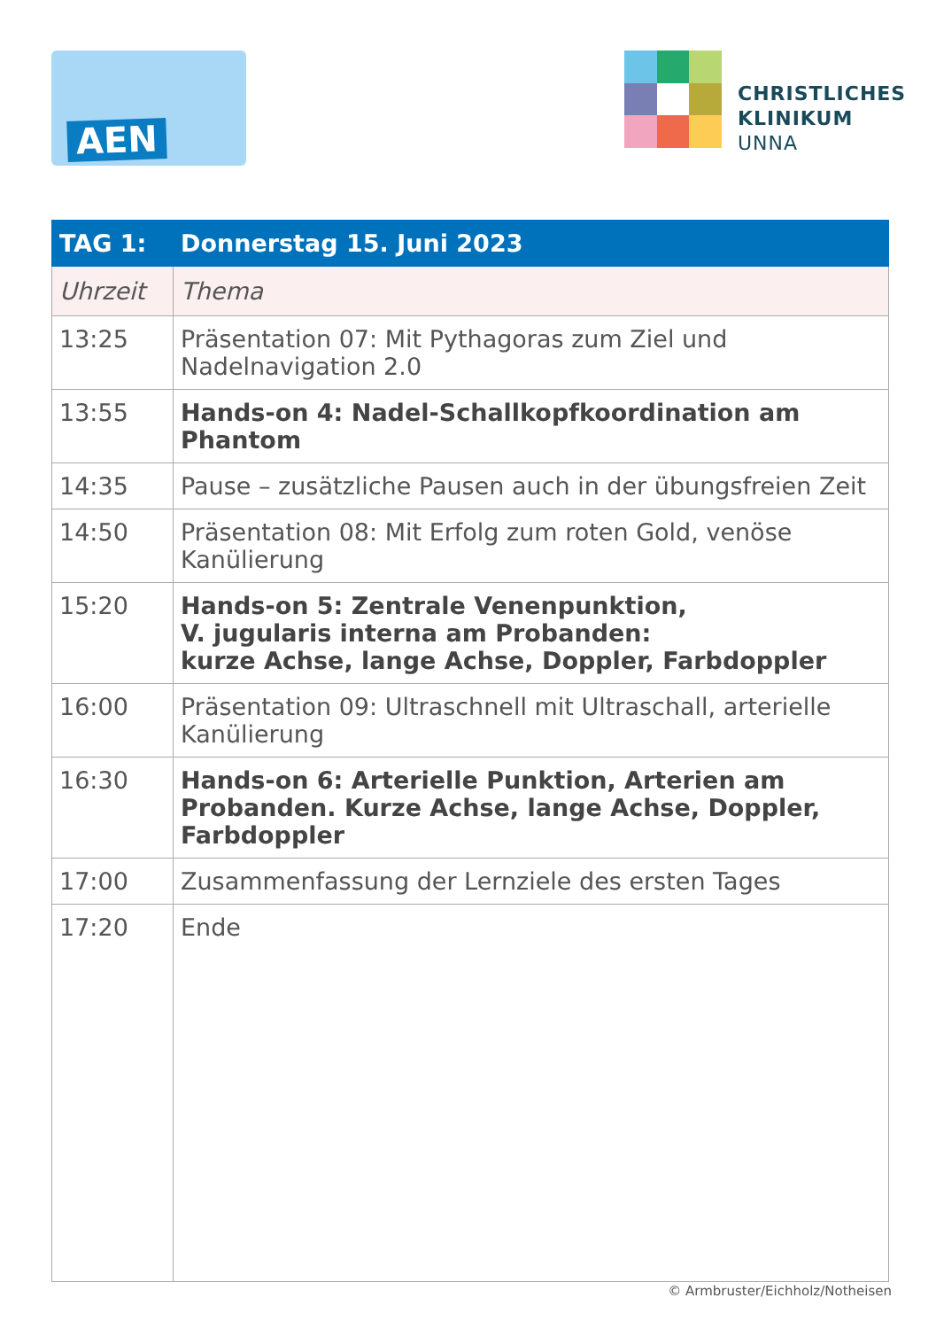AEN
CHRISTLICHES
KLINIKUM
UNNA
| TAG 1: | Donnerstag 15. Juni 2023 |
| --- | --- |
| Uhrzeit | Thema |
| 13:25 | Präsentation 07: Mit Pythagoras zum Ziel und Nadelnavigation 2.0 |
| 13:55 | Hands-on 4: Nadel-Schallkopfkoordination am Phantom |
| 14:35 | Pause – zusätzliche Pausen auch in der übungsfreien Zeit |
| 14:50 | Präsentation 08: Mit Erfolg zum roten Gold, venöse Kanülierung |
| 15:20 | Hands-on 5: Zentrale Venenpunktion, V. jugularis interna am Probanden: kurze Achse, lange Achse, Doppler, Farbdoppler |
| 16:00 | Präsentation 09: Ultraschnell mit Ultraschall, arterielle Kanülierung |
| 16:30 | Hands-on 6: Arterielle Punktion, Arterien am Probanden. Kurze Achse, lange Achse, Doppler, Farbdoppler |
| 17:00 | Zusammenfassung der Lernziele des ersten Tages |
| 17:20 | Ende |
© Armbruster/Eichholz/Notheisen